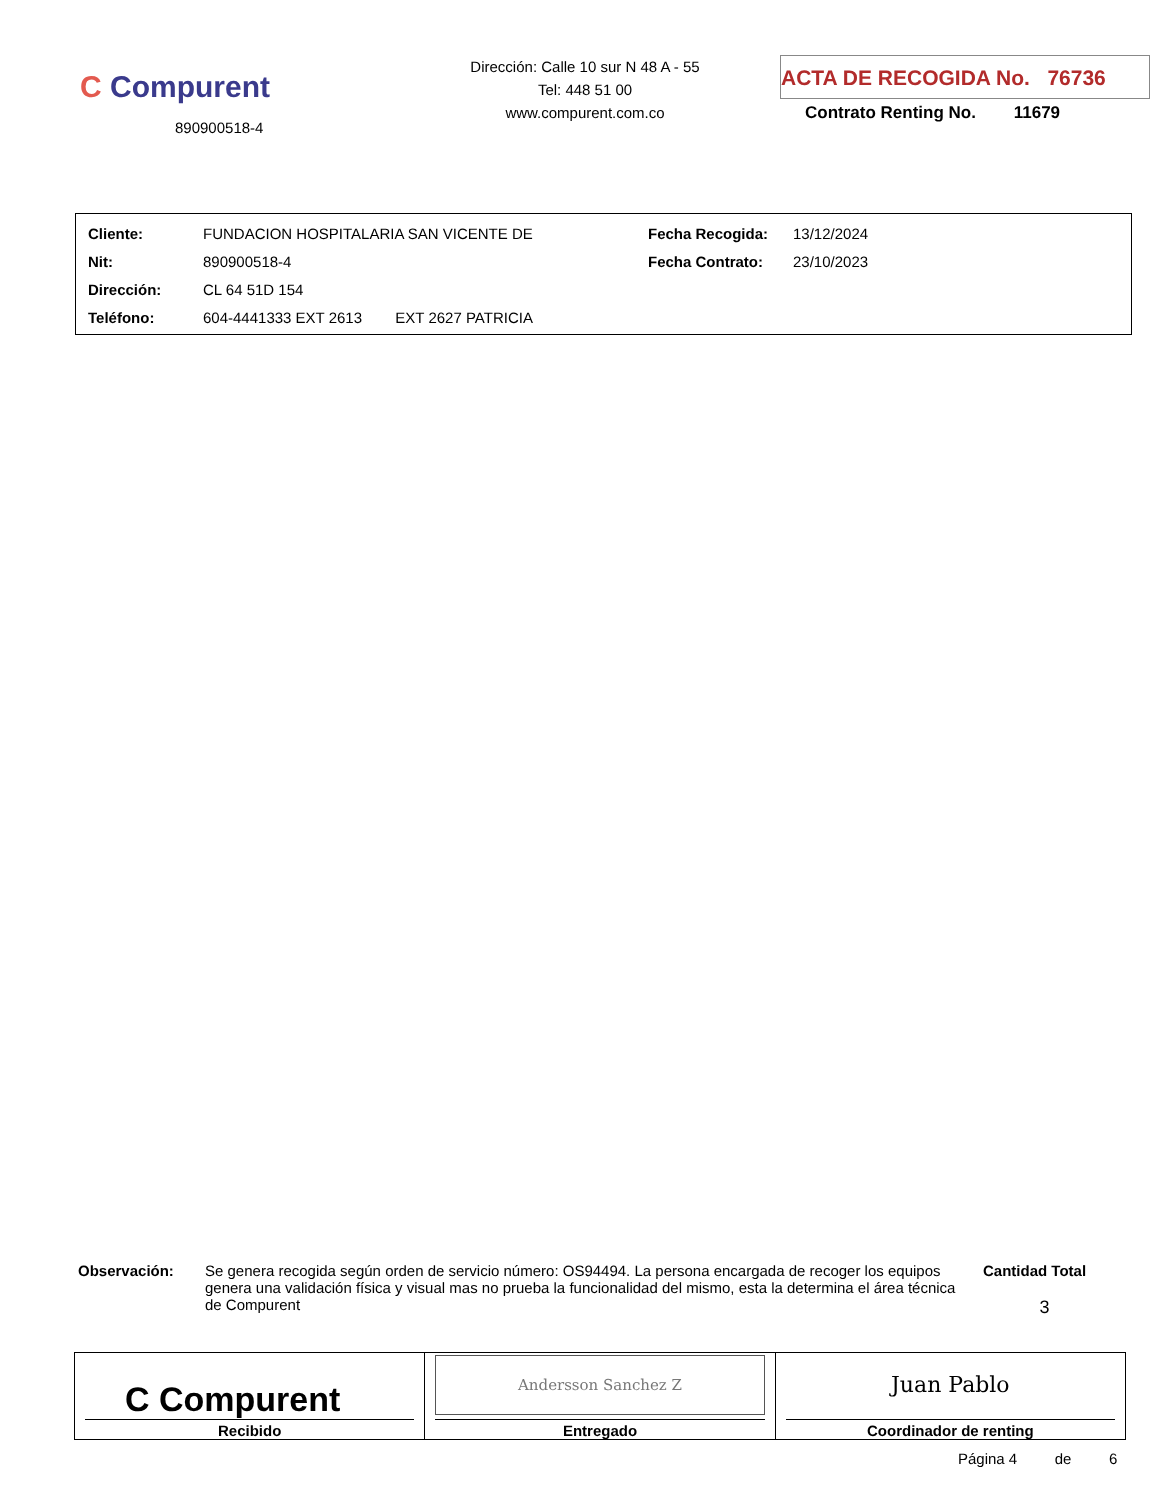C Compurent
890900518-4
Dirección: Calle 10 sur N 48 A - 55
Tel: 448 51 00
www.compurent.com.co
ACTA DE RECOGIDA No. 76736
Contrato Renting No. 11679
| Cliente: | FUNDACION HOSPITALARIA SAN VICENTE DE | Fecha Recogida: | 13/12/2024 |
| Nit: | 890900518-4 | Fecha Contrato: | 23/10/2023 |
| Dirección: | CL 64 51D 154 | | |
| Teléfono: | 604-4441333 EXT 2613 EXT 2627 PATRICIA | | |
Observación: Se genera recogida según orden de servicio número: OS94494. La persona encargada de recoger los equipos genera una validación física y visual mas no prueba la funcionalidad del mismo, esta la determina el área técnica de Compurent
Cantidad Total
3
| C Compurent Recibido | Andersson Sanchez Z Entregado | Juan Pablo Coordinador de renting |
Página 4 de 6